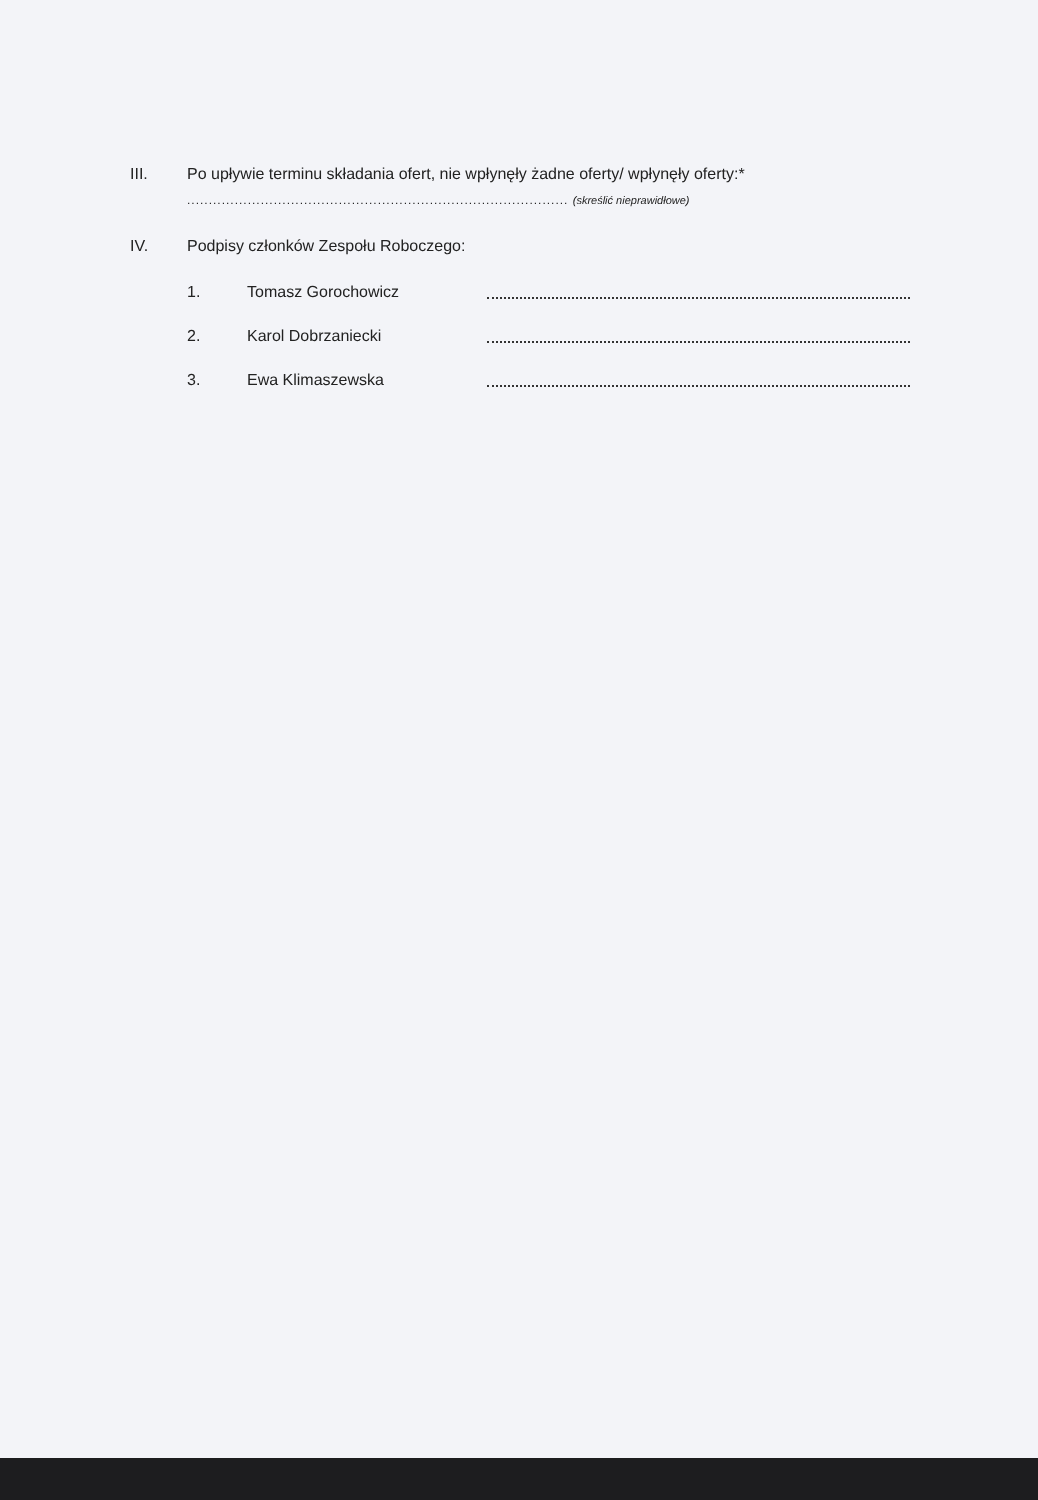III. Po upływie terminu składania ofert, nie wpłynęły żadne oferty/ wpłynęły oferty:*
........................................................................................ (skreślić nieprawidłowe)
IV. Podpisy członków Zespołu Roboczego:
1. Tomasz Gorochowicz
2. Karol Dobrzaniecki
3. Ewa Klimaszewska